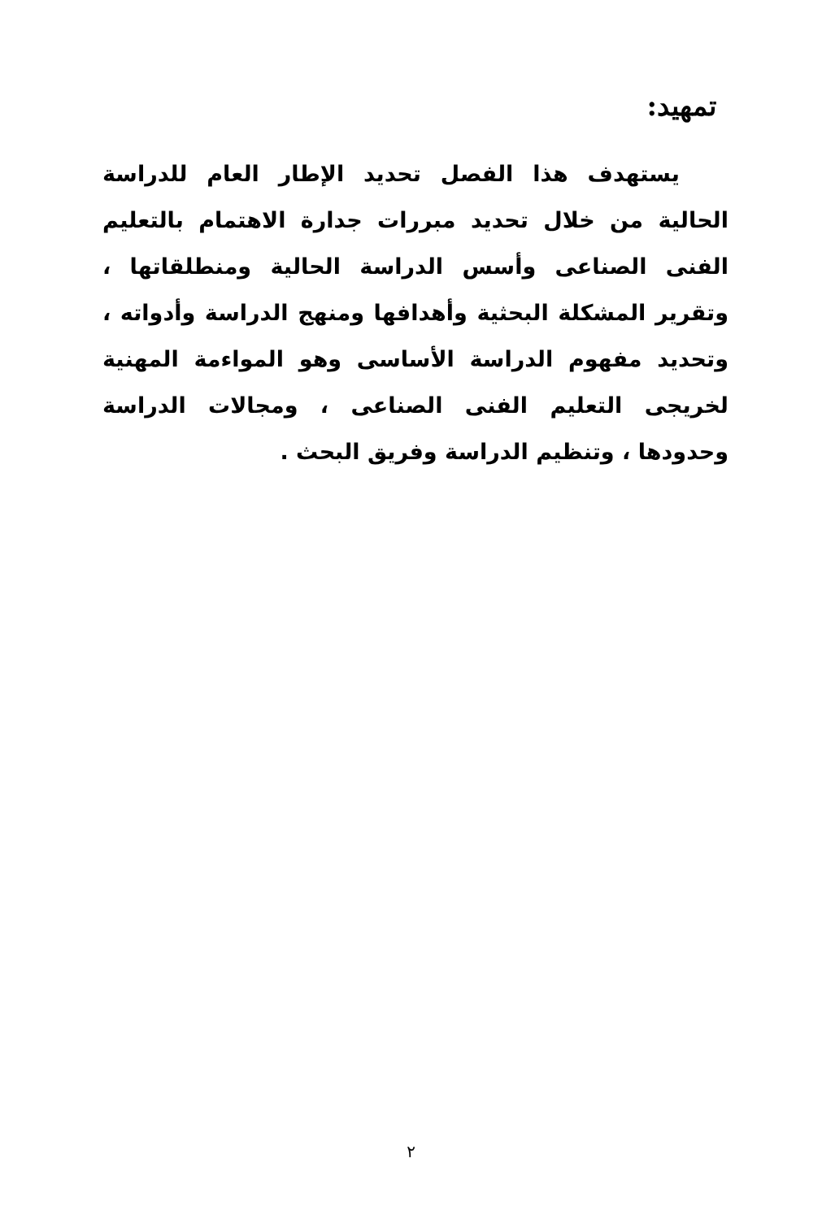تمهيد:
يستهدف هذا الفصل تحديد الإطار العام للدراسة الحالية من خلال تحديد مبررات جدارة الاهتمام بالتعليم الفنى الصناعى وأسس الدراسة الحالية ومنطلقاتها ، وتقرير المشكلة البحثية وأهدافها ومنهج الدراسة وأدواته ، وتحديد مفهوم الدراسة الأساسى وهو المواءمة المهنية لخريجى التعليم الفنى الصناعى ، ومجالات الدراسة وحدودها ، وتنظيم الدراسة وفريق البحث .
٢